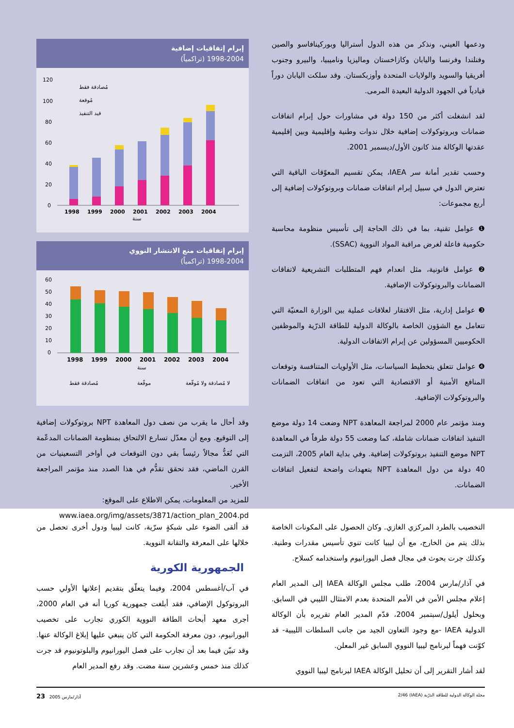ودعمها العيني، ونذكر من هذه الدول أستراليا وبوركينافاسو والصين وفنلندا وفرنسا واليابان وكازاخستان وماليزيا وناميبيا، والبيرو وجنوب أفريقيا والسويد والولايات المتحدة وأوزبكستان. وقد سلكت اليابان دوراً قيادياً في الجهود الدولية البعيدة المرمى.
لقد انشغلت أكثر من 150 دولة في مشاورات حول إبرام اتفاقات ضمانات وبروتوكولات إضافية خلال ندوات وطنية وإقليمية وبين إقليمية عقدتها الوكالة منذ كانون الأول/ديسمبر 2001.
وحسب تقدير أمانة سر IAEA، يمكن تقسيم المعوّقات الباقية التي تعترض الدول في سبيل إبرام اتفاقات ضمانات وبروتوكولات إضافية إلى أربع مجموعات:
❶ عوامل تقنية، بما في ذلك الحاجة إلى تأسيس منظومة محاسبة حكومية فاعلة لغرض مراقبة المواد النووية (SSAC).
❷ عوامل قانونية، مثل انعدام فهم المتطلبات التشريعية لاتفاقات الضمانات والبروتوكولات الإضافية.
❸ عوامل إدارية، مثل الافتقار لعلاقات عملية بين الوزارة المعنيّة التي تتعامل مع الشؤون الخاصة بالوكالة الدولية للطاقة الذرّية والموظفين الحكوميين المسؤولين عن إبرام الاتفاقات الدولية.
❹ عوامل تتعلق بتخطيط السياسات، مثل الأولويات المتنافسة وتوقعات المنافع الأمنية أو الاقتصادية التي تعود من اتفاقات الضمانات والبروتوكولات الإضافية.
ومنذ مؤتمر عام 2000 لمراجعة المعاهدة NPT وضعت 14 دولة موضع التنفيذ اتفاقات ضمانات شاملة، كما وضعت 55 دولة طرفاً في المعاهدة NPT موضع التنفيذ بروتوكولات إضافية. وفي بداية العام 2005، التزمت 40 دولة من دول المعاهدة NPT بتعهدات واضحة لتفعيل اتفاقات الضمانات.
إبرام إتفاقيات إضافية
1998-2004 (تراكمياً)
120
100
80
60
40
20
0
1998
1999
2000
2001
2002
2003
2004
سنة
مُصادقة فقط
مُوقعة
قيد التنفيذ
إبرام إتفاقيات منع الانتشار النووي
1998-2004 (تراكمياً)
60
50
40
30
20
10
0
1998
1999
2000
2001
2002
2003
2004
سنة
مُصادقة فقط
موقّعة
لا مُصادقة ولا مُوقّعة
وقد أحال ما يقرب من نصف دول المعاهدة NPT بروتوكولات إضافية إلى التوقيع. ومع أن معدّل تسارع الالتحاق بمنظومة الضمانات المدعّمة التي تُعَدُّ مجالاً رئيساً بقي دون التوقعات في أواخر التسعينيات من القرن الماضي، فقد تحقق تقدُّم في هذا الصدد منذ مؤتمر المراجعة الأخير.
للمزيد من المعلومات، يمكن الاطلاع على الموقع:
www.iaea.org/img/assets/3871/action_plan_2004.pd
التخصيب بالطرد المركزي الغازي. وكان الحصول على المكونات الخاصة بذلك يتم من الخارج، مع أن ليبيا كانت تنوي تأسيس مقدرات وطنية. وكذلك جرت بحوث في مجال فصل اليورانيوم واستخدامه كسلاح.
في آذار/مارس 2004، طلب مجلس الوكالة IAEA إلى المدير العام إعلام مجلس الأمن في الأمم المتحدة بعدم الامتثال الليبي في السابق. وبحلول أيلول/سبتمبر 2004، قدّم المدير العام تقريره بأن الوكالة الدولية IAEA -مع وجود التعاون الجيد من جانب السلطات الليبية- قد كوّنت فهماً لبرنامج ليبيا النووي السابق غير المعلن.
لقد أشار التقرير إلى أن تحليل الوكالة IAEA لبرنامج ليبيا النووي
قد ألقى الضوء على شبكةٍ سرّية، كانت ليبيا ودول أخرى تحصل من خلالها على المعرفة والتقانة النووية.
الجمهورية الكورية
في آب/أغسطس 2004، وفيما يتعلّق بتقديم إعلانها الأولي حسب البروتوكول الإضافي، فقد أبلغت جمهورية كوريا أنه في العام 2000، أجرى معهد أبحاث الطاقة النووية الكوري تجارب على تخصيب اليورانيوم، دون معرفة الحكومة التي كان ينبغي عليها إبلاغ الوكالة عنها. وقد تبيّن فيما بعد أن تجارب على فصل اليورانيوم والبلوتونيوم قد جرت كذلك منذ خمس وعشرين سنة مضت. وقد رفع المدير العام
مجلة الوكالة الدولية للطاقة الذرّية (IAEA) 2/46 آذار/مارس 2005 23